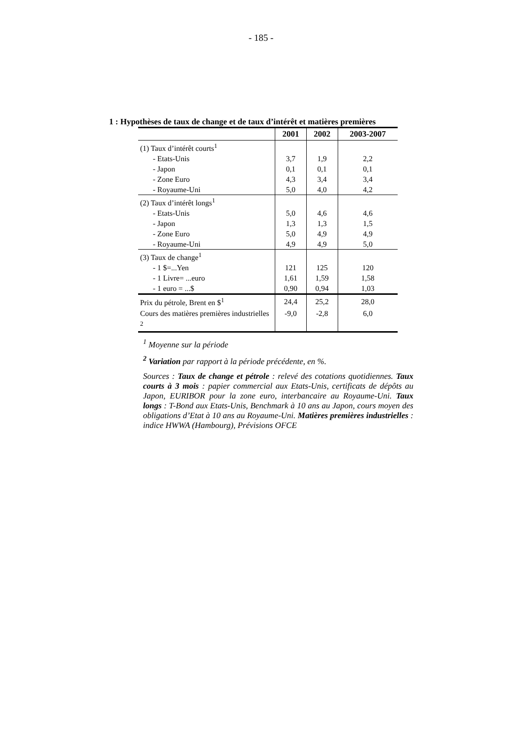- 185 -
1 : Hypothèses de taux de change et de taux d’intérêt et matières premières
| | 2001 | 2002 | 2003-2007 |
| --- | --- | --- | --- |
| (1) Taux d’intérêt courts<sup>1</sup> | | | |
| - Etats-Unis | 3,7 | 1,9 | 2,2 |
| - Japon | 0,1 | 0,1 | 0,1 |
| - Zone Euro | 4,3 | 3,4 | 3,4 |
| - Royaume-Uni | 5,0 | 4,0 | 4,2 |
| (2) Taux d’intérêt longs<sup>1</sup> | | | |
| - Etats-Unis | 5,0 | 4,6 | 4,6 |
| - Japon | 1,3 | 1,3 | 1,5 |
| - Zone Euro | 5,0 | 4,9 | 4,9 |
| - Royaume-Uni | 4,9 | 4,9 | 5,0 |
| (3) Taux de change<sup>1</sup> | | | |
| - 1 $=...Yen | 121 | 125 | 120 |
| - 1 Livre= ...euro | 1,61 | 1,59 | 1,58 |
| - 1 euro = ...$ | 0,90 | 0,94 | 1,03 |
| Prix du pétrole, Brent en $<sup>1</sup> | 24,4 | 25,2 | 28,0 |
| Cours des matières premières industrielles <sup>2</sup> | -9,0 | -2,8 | 6,0 |
<sup>1</sup> Moyenne sur la période
<sup>2</sup> Variation par rapport à la période précédente, en %.
Sources : Taux de change et pétrole : relevé des cotations quotidiennes. Taux courts à 3 mois : papier commercial aux Etats-Unis, certificats de dépôts au Japon, EURIBOR pour la zone euro, interbancaire au Royaume-Uni. Taux longs : T-Bond aux Etats-Unis, Benchmark à 10 ans au Japon, cours moyen des obligations d’Etat à 10 ans au Royaume-Uni. Matières premières industrielles : indice HWWA (Hambourg), Prévisions OFCE